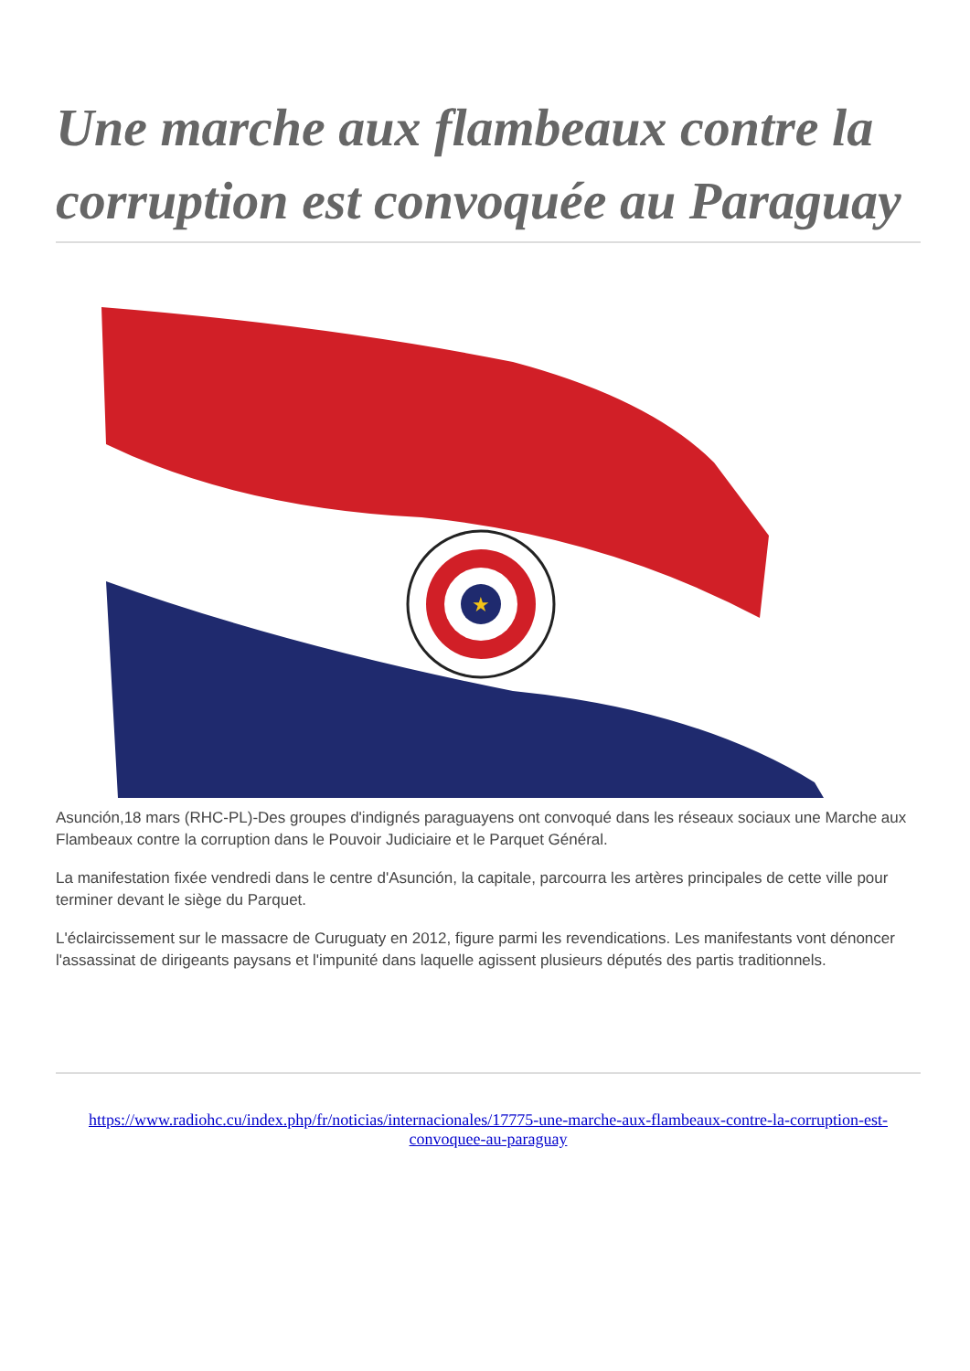Une marche aux flambeaux contre la corruption est convoquée au Paraguay
★
Asunción,18 mars (RHC-PL)-Des groupes d'indignés paraguayens ont convoqué dans les réseaux sociaux une Marche aux Flambeaux contre la corruption dans le Pouvoir Judiciaire et le Parquet Général.
La manifestation fixée vendredi dans le centre d'Asunción, la capitale, parcourra les artères principales de cette ville pour terminer devant le siège du Parquet.
L'éclaircissement sur le massacre de Curuguaty en 2012, figure parmi les revendications. Les manifestants vont dénoncer l'assassinat de dirigeants paysans et l'impunité dans laquelle agissent plusieurs députés des partis traditionnels.
https://www.radiohc.cu/index.php/fr/noticias/internacionales/17775-une-marche-aux-flambeaux-contre-la-corruption-est-convoquee-au-paraguay